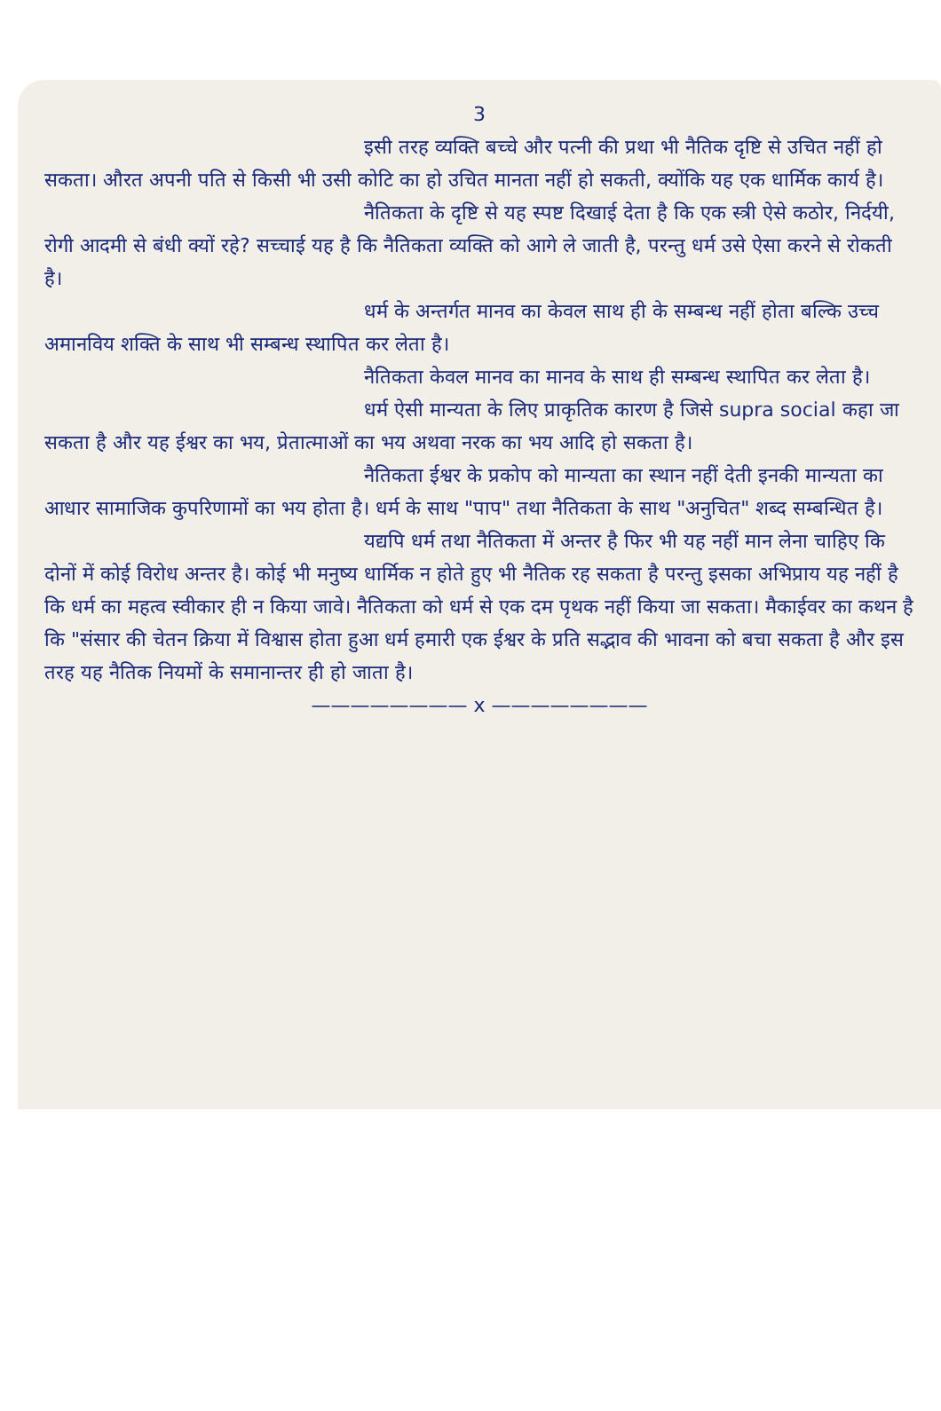3
इसी तरह व्यक्ति बच्चे और पत्नी की प्रथा भी नैतिक दृष्टि से उचित नहीं हो सकता। औरत अपनी पति से किसी भी उसी कोटि का हो उचित मानता नहीं हो सकती, क्योंकि यह एक धार्मिक कार्य है।
नैतिकता के दृष्टि से यह स्पष्ट दिखाई देता है कि एक स्त्री ऐसे कठोर, निर्दयी, रोगी आदमी से बंधी क्यों रहे? सच्चाई यह है कि नैतिकता व्यक्ति को आगे ले जाती है, परन्तु धर्म उसे ऐसा करने से रोकती है।
धर्म के अन्तर्गत मानव का केवल साथ ही के सम्बन्ध नहीं होता बल्कि उच्च अमानविय शक्ति के साथ भी सम्बन्ध स्थापित कर लेता है।
नैतिकता केवल मानव का मानव के साथ ही सम्बन्ध स्थापित कर लेता है।
धर्म ऐसी मान्यता के लिए प्राकृतिक कारण है जिसे supra social कहा जा सकता है और यह ईश्वर का भय, प्रेतात्माओं का भय अथवा नरक का भय आदि हो सकता है।
नैतिकता ईश्वर के प्रकोप को मान्यता का स्थान नहीं देती इनकी मान्यता का आधार सामाजिक कुपरिणामों का भय होता है। धर्म के साथ "पाप" तथा नैतिकता के साथ "अनुचित" शब्द सम्बन्धित है।
यद्यपि धर्म तथा नैतिकता में अन्तर है फिर भी यह नहीं मान लेना चाहिए कि दोनों में कोई विरोध अन्तर है। कोई भी मनुष्य धार्मिक न होते हुए भी नैतिक रह सकता है परन्तु इसका अभिप्राय यह नहीं है कि धर्म का महत्व स्वीकार ही न किया जावे। नैतिकता को धर्म से एक दम पृथक नहीं किया जा सकता। मैकाईवर का कथन है कि "संसार की चेतन क्रिया में विश्वास होता हुआ धर्म हमारी एक ईश्वर के प्रति सद्भाव की भावना को बचा सकता है और इस तरह यह नैतिक नियमों के समानान्तर ही हो जाता है।
———————— x ————————